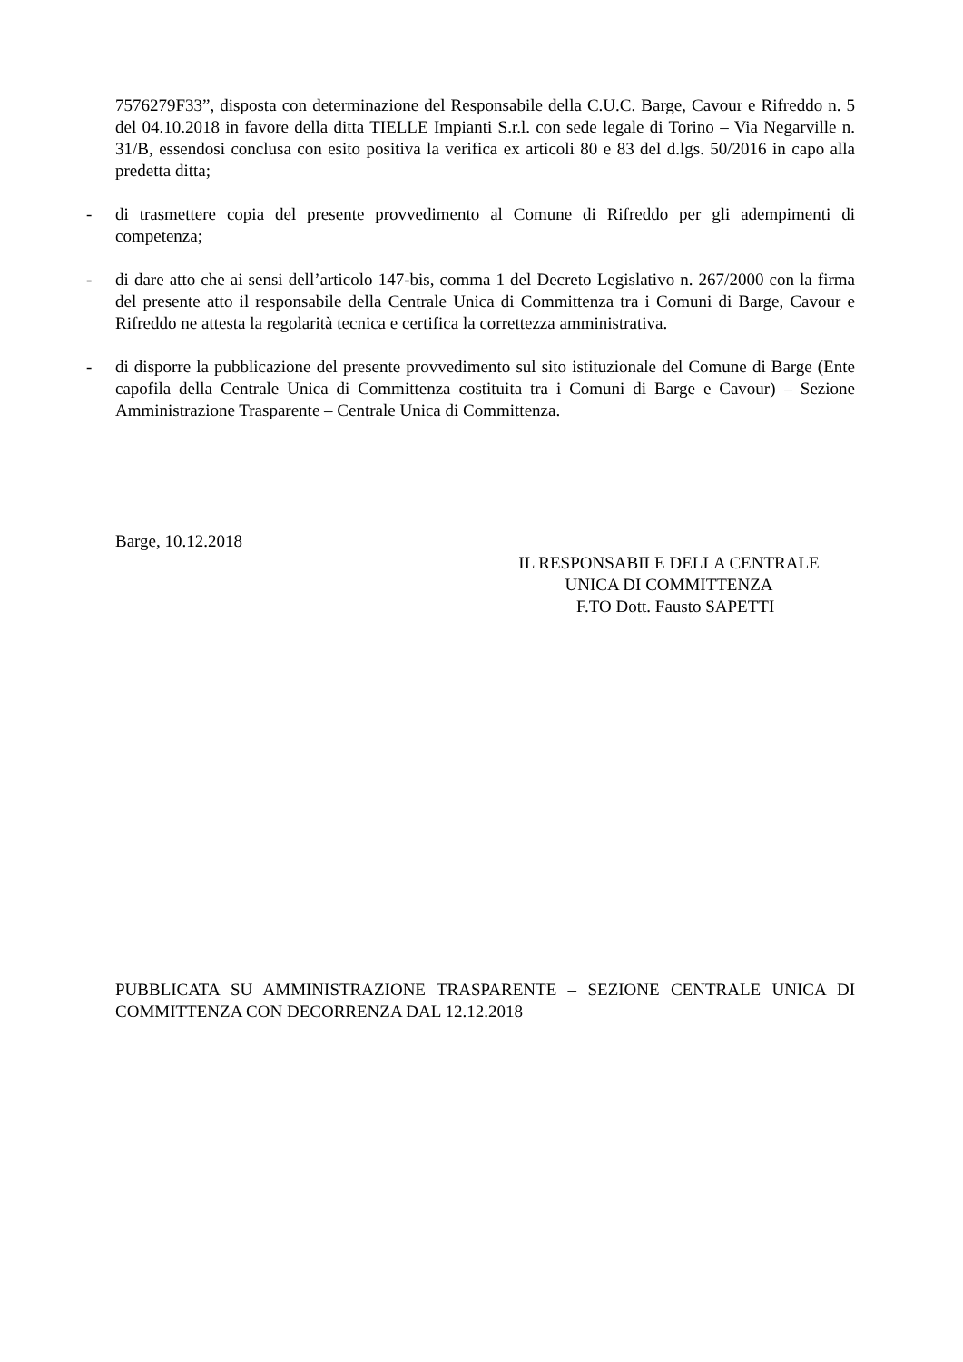7576279F33”, disposta con determinazione del Responsabile della C.U.C. Barge, Cavour e Rifreddo n. 5 del 04.10.2018 in favore della ditta TIELLE Impianti S.r.l. con sede legale di Torino – Via Negarville n. 31/B, essendosi conclusa con esito positiva la verifica ex articoli 80 e 83 del d.lgs. 50/2016 in capo alla predetta ditta;
- di trasmettere copia del presente provvedimento al Comune di Rifreddo per gli adempimenti di competenza;
- di dare atto che ai sensi dell’articolo 147-bis, comma 1 del Decreto Legislativo n. 267/2000 con la firma del presente atto il responsabile della Centrale Unica di Committenza tra i Comuni di Barge, Cavour e Rifreddo ne attesta la regolarità tecnica e certifica la correttezza amministrativa.
- di disporre la pubblicazione del presente provvedimento sul sito istituzionale del Comune di Barge (Ente capofila della Centrale Unica di Committenza costituita tra i Comuni di Barge e Cavour) – Sezione Amministrazione Trasparente – Centrale Unica di Committenza.
Barge, 10.12.2018
IL RESPONSABILE DELLA CENTRALE
UNICA DI COMMITTENZA
F.TO Dott. Fausto SAPETTI
PUBBLICATA SU AMMINISTRAZIONE TRASPARENTE – SEZIONE CENTRALE UNICA DI COMMITTENZA CON DECORRENZA DAL 12.12.2018